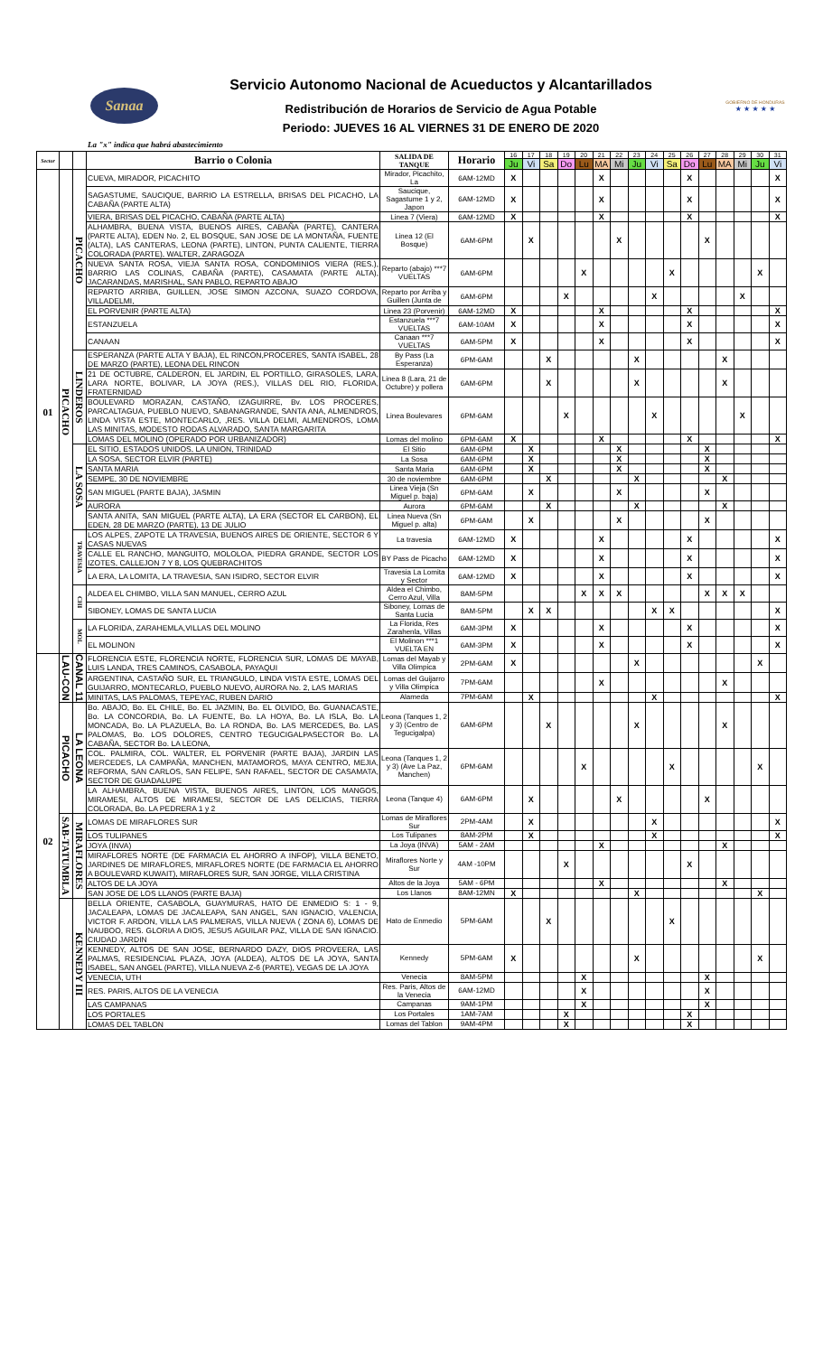Sanaa
Servicio Autonomo Nacional de Acueductos y Alcantarillados
Redistribución de Horarios de Servicio de Agua Potable
Periodo: JUEVES 16 AL VIERNES 31 DE ENERO DE 2020
GOBIERNO DE HONDURAS
★ ★ ★ ★ ★
La "x" indica que habrá abastecimiento
| Sector | | | Barrio o Colonia | SALIDA DE TANQUE | Horario | 16 | 17 | 18 | 19 | 20 | 21 | 22 | 23 | 24 | 25 | 26 | 27 | 28 | 29 | 30 | 31 |
| --- | --- | --- | --- | --- | --- | --- | --- | --- | --- | --- | --- | --- | --- | --- | --- | --- | --- | --- | --- | --- | --- |
| | | | | | | Ju | Vi | Sa | Do | Lu | MA | Mi | Ju | Vi | Sa | Do | Lu | MA | Mi | Ju | Vi |
| 01 | PICACHO | PICACHO | CUEVA, MIRADOR, PICACHITO | Mirador, Picachito, La | 6AM-12MD | X | | | | | X | | | | | X | | | | | X |
| | | | SAGASTUME, SAUCIQUE, BARRIO LA ESTRELLA, BRISAS DEL PICACHO, LA CABAÑA (PARTE ALTA) | Saucique, Sagastume 1 y 2, Japon | 6AM-12MD | X | | | | | X | | | | | X | | | | | X |
| | | | VIERA, BRISAS DEL PICACHO, CABAÑA (PARTE ALTA) | Linea 7 (Viera) | 6AM-12MD | X | | | | | X | | | | | X | | | | | X |
| | | | ALHAMBRA, BUENA VISTA, BUENOS AIRES, CABAÑA (PARTE), CANTERA (PARTE ALTA), EDEN No. 2, EL BOSQUE, SAN JOSE DE LA MONTAÑA, FUENTE (ALTA), LAS CANTERAS, LEONA (PARTE), LINTON, PUNTA CALIENTE, TIERRA COLORADA (PARTE), WALTER, ZARAGOZA | Linea 12 (El Bosque) | 6AM-6PM | | X | | | | | X | | | | | X | | | | |
| | | | NUEVA SANTA ROSA, VIEJA SANTA ROSA, CONDOMINIOS VIERA (RES.), BARRIO LAS COLINAS, CABAÑA (PARTE), CASAMATA (PARTE ALTA), JACARANDAS, MARISHAL, SAN PABLO, REPARTO ABAJO | Reparto (abajo) ***7 VUELTAS | 6AM-6PM | | | | | X | | | | | X | | | | | X | |
| | | | REPARTO ARRIBA, GUILLEN, JOSE SIMON AZCONA, SUAZO CORDOVA, VILLADELMI, | Reparto por Arriba y Guillen (Junta de | 6AM-6PM | | | | X | | | | | X | | | | | X | | |
| | | | EL PORVENIR (PARTE ALTA) | Linea 23 (Porvenir) | 6AM-12MD | X | | | | | X | | | | | X | | | | | X |
| | | | ESTANZUELA | Estanzuela ***7 VUELTAS | 6AM-10AM | X | | | | | X | | | | | X | | | | | X |
| | | | CANAAN | Canaan ***7 VUELTAS | 6AM-5PM | X | | | | | X | | | | | X | | | | | X |
| | | LINDEROS | ESPERANZA (PARTE ALTA Y BAJA), EL RINCON,PROCERES, SANTA ISABEL, 28 DE MARZO (PARTE), LEONA DEL RINCON | By Pass (La Esperanza) | 6PM-6AM | | | X | | | | | X | | | | | X | | | |
| | | | 21 DE OCTUBRE, CALDERON, EL JARDIN, EL PORTILLO, GIRASOLES, LARA, LARA NORTE, BOLIVAR, LA JOYA (RES.), VILLAS DEL RIO, FLORIDA, FRATERNIDAD | Linea 8 (Lara, 21 de Octubre) y pollera | 6AM-6PM | | | X | | | | | X | | | | | X | | | |
| | | | BOULEVARD MORAZAN, CASTAÑO, IZAGUIRRE, Bv. LOS PROCERES, PARCALTAGUA, PUEBLO NUEVO, SABANAGRANDE, SANTA ANA, ALMENDROS, LINDA VISTA ESTE, MONTECARLO, ,RES. VILLA DELMI, ALMENDROS, LOMA LAS MINITAS, MODESTO RODAS ALVARADO, SANTA MARGARITA | Linea Boulevares | 6PM-6AM | | | | X | | | | | X | | | | | X | | |
| | | | LOMAS DEL MOLINO (OPERADO POR URBANIZADOR) | Lomas del molino | 6PM-6AM | X | | | | | X | | | | | X | | | | | X |
| | | LA SOSA | EL SITIO, ESTADOS UNIDOS, LA UNION, TRINIDAD | El Sitio | 6AM-6PM | | X | | | | | X | | | | | X | | | | |
| | | | LA SOSA, SECTOR ELVIR (PARTE) | La Sosa | 6AM-6PM | | X | | | | | X | | | | | X | | | | |
| | | | SANTA MARIA | Santa Maria | 6AM-6PM | | X | | | | | X | | | | | X | | | | |
| | | | SEMPE, 30 DE NOVIEMBRE | 30 de noviembre | 6AM-6PM | | | X | | | | | X | | | | | X | | | |
| | | | SAN MIGUEL (PARTE BAJA), JASMIN | Linea Vieja (Sn Miguel p. baja) | 6PM-6AM | | X | | | | | X | | | | | X | | | | |
| | | | AURORA | Aurora | 6PM-6AM | | | X | | | | | X | | | | | X | | | |
| | | | SANTA ANITA, SAN MIGUEL (PARTE ALTA), LA ERA (SECTOR EL CARBON), EL EDEN, 28 DE MARZO (PARTE), 13 DE JULIO | Linea Nueva (Sn Miguel p. alta) | 6PM-6AM | | X | | | | | X | | | | | X | | | | |
| | | TRAVESIA | LOS ALPES, ZAPOTE LA TRAVESIA, BUENOS AIRES DE ORIENTE, SECTOR 6 Y CASAS NUEVAS | La travesia | 6AM-12MD | X | | | | | X | | | | | X | | | | | X |
| | | | CALLE EL RANCHO, MANGUITO, MOLOLOA, PIEDRA GRANDE, SECTOR LOS IZOTES, CALLEJON 7 Y 8, LOS QUEBRACHITOS | BY Pass de Picacho | 6AM-12MD | X | | | | | X | | | | | X | | | | | X |
| | | | LA ERA, LA LOMITA, LA TRAVESIA, SAN ISIDRO, SECTOR ELVIR | Travesia La Lomita y Sector | 6AM-12MD | X | | | | | X | | | | | X | | | | | X |
| | | CHI | ALDEA EL CHIMBO, VILLA SAN MANUEL, CERRO AZUL | Aldea el Chimbo, Cerro Azul, Villa | 8AM-5PM | | | | | X | X | X | | | | | X | X | X | | |
| | | | SIBONEY, LOMAS DE SANTA LUCIA | Siboney, Lomas de Santa Lucia | 8AM-5PM | | X | X | | | | | | X | X | | | | | | X |
| | | MOL | LA FLORIDA, ZARAHEMLA,VILLAS DEL MOLINO | La Florida, Res Zarahenla, Villas | 6AM-3PM | X | | | | | X | | | | | X | | | | | X |
| | | | EL MOLINON | El Molinon ***1 VUELTA EN | 6AM-3PM | X | | | | | X | | | | | X | | | | | X |
| 02 | LAU-CON | CANAL 11 | FLORENCIA ESTE, FLORENCIA NORTE, FLORENCIA SUR, LOMAS DE MAYAB, LUIS LANDA, TRES CAMINOS, CASABOLA, PAYAQUI | Lomas del Mayab y Villa Olimpica | 2PM-6AM | X | | | | | | | X | | | | | | | X | |
| | | | ARGENTINA, CASTAÑO SUR, EL TRIANGULO, LINDA VISTA ESTE, LOMAS DEL GUIJARRO, MONTECARLO, PUEBLO NUEVO, AURORA No. 2, LAS MARIAS | Lomas del Guijarro y Villa Olimpica | 7PM-6AM | | | | | | X | | | | | | | X | | | |
| | | | MINITAS, LAS PALOMAS, TEPEYAC, RUBEN DARIO | Alameda | 7PM-6AM | | X | | | | | | | X | | | | | | | X |
| | PICACHO | LA LEONA | Bo. ABAJO, Bo. EL CHILE, Bo. EL JAZMIN, Bo. EL OLVIDO, Bo. GUANACASTE, Bo. LA CONCORDIA, Bo. LA FUENTE, Bo. LA HOYA, Bo. LA ISLA, Bo. LA MONCADA, Bo. LA PLAZUELA, Bo. LA RONDA, Bo. LAS MERCEDES, Bo. LAS PALOMAS, Bo. LOS DOLORES, CENTRO TEGUCIGALPASECTOR Bo. LA CABAÑA, SECTOR Bo. LA LEONA, | Leona (Tanques 1, 2 y 3) (Centro de Tegucigalpa) | 6AM-6PM | | | X | | | | | X | | | | | X | | | |
| | | | COL. PALMIRA, COL. WALTER, EL PORVENIR (PARTE BAJA), JARDIN LAS MERCEDES, LA CAMPAÑA, MANCHEN, MATAMOROS, MAYA CENTRO, MEJIA, REFORMA, SAN CARLOS, SAN FELIPE, SAN RAFAEL, SECTOR DE CASAMATA, SECTOR DE GUADALUPE | Leona (Tanques 1, 2 y 3) (Ave La Paz, Manchen) | 6PM-6AM | | | | | X | | | | | X | | | | | X | |
| | | | LA ALHAMBRA, BUENA VISTA, BUENOS AIRES, LINTON, LOS MANGOS, MIRAMESI, ALTOS DE MIRAMESI, SECTOR DE LAS DELICIAS, TIERRA COLORADA, Bo. LA PEDRERA 1 y 2 | Leona (Tanque 4) | 6AM-6PM | | X | | | | | X | | | | | X | | | | |
| | SAB-TATUMBLA | MIRAFLORES | LOMAS DE MIRAFLORES SUR | Lomas de Miraflores Sur | 2PM-4AM | | X | | | | | | | X | | | | | | | X |
| | | | LOS TULIPANES | Los Tulipanes | 8AM-2PM | | X | | | | | | | X | | | | | | | X |
| | | | JOYA (INVA) | La Joya (INVA) | 5AM - 2AM | | | | | | X | | | | | | | X | | | |
| | | | MIRAFLORES NORTE (DE FARMACIA EL AHORRO A INFOP), VILLA BENETO, JARDINES DE MIRAFLORES, MIRAFLORES NORTE (DE FARMACIA EL AHORRO A BOULEVARD KUWAIT), MIRAFLORES SUR, SAN JORGE, VILLA CRISTINA | Miraflores Norte y Sur | 4AM -10PM | | | | X | | | | | | | X | | | | | |
| | | | ALTOS DE LA JOYA | Altos de la Joya | 5AM - 6PM | | | | | | X | | | | | | | X | | | |
| | | | SAN JOSE DE LOS LLANOS (PARTE BAJA) | Los Llanos | 8AM-12MN | X | | | | | | | X | | | | | | | X | |
| | | KENNEDY III | BELLA ORIENTE, CASABOLA, GUAYMURAS, HATO DE ENMEDIO S: 1 - 9, JACALEAPA, LOMAS DE JACALEAPA, SAN ANGEL, SAN IGNACIO, VALENCIA, VICTOR F. ARDON, VILLA LAS PALMERAS, VILLA NUEVA ( ZONA 6), LOMAS DE NAUBOO, RES. GLORIA A DIOS, JESUS AGUILAR PAZ, VILLA DE SAN IGNACIO. CIUDAD JARDIN | Hato de Enmedio | 5PM-6AM | | | X | | | | | | | X | | | | | | |
| | | | KENNEDY, ALTOS DE SAN JOSE, BERNARDO DAZY, DIOS PROVEERA, LAS PALMAS, RESIDENCIAL PLAZA, JOYA (ALDEA), ALTOS DE LA JOYA, SANTA ISABEL, SAN ANGEL (PARTE), VILLA NUEVA Z-6 (PARTE), VEGAS DE LA JOYA | Kennedy | 5PM-6AM | X | | | | | | | X | | | | | | | X | |
| | | | VENECIA, UTH | Venecia | 8AM-5PM | | | | | X | | | | | | | X | | | | |
| | | | RES. PARIS, ALTOS DE LA VENECIA | Res. Paris, Altos de la Venecia | 6AM-12MD | | | | | X | | | | | | | X | | | | |
| | | | LAS CAMPANAS | Campanas | 9AM-1PM | | | | | X | | | | | | | X | | | | |
| | | | LOS PORTALES | Los Portales | 1AM-7AM | | | | X | | | | | | | X | | | | | |
| | | | LOMAS DEL TABLON | Lomas del Tablon | 9AM-4PM | | | | X | | | | | | | X | | | | | |